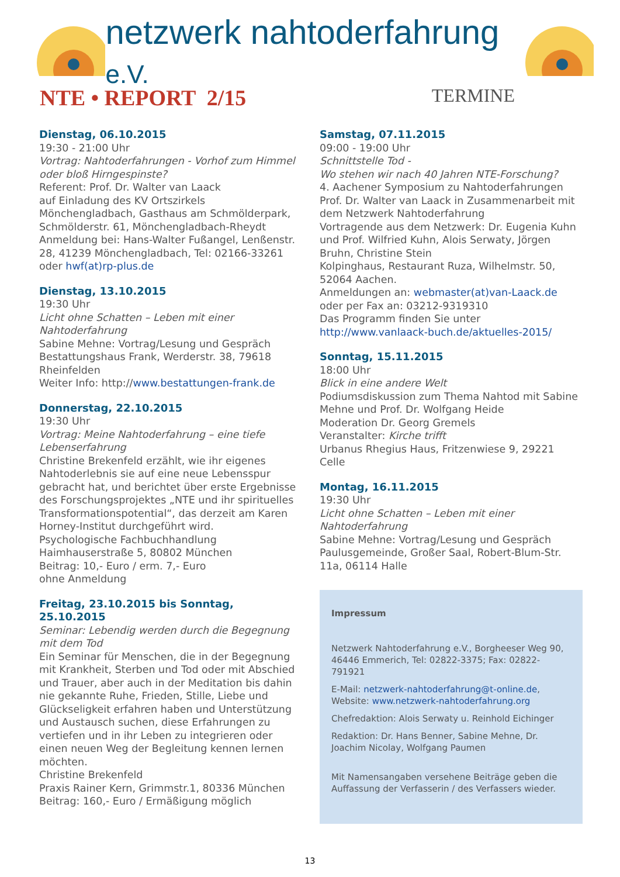netzwerk nahtoderfahrung e.V.
NTE • REPORT 2/15
TERMINE
Dienstag, 06.10.2015
19:30 - 21:00 Uhr
Vortrag: Nahtoderfahrungen - Vorhof zum Himmel oder bloß Hirngespinste?
Referent: Prof. Dr. Walter van Laack
auf Einladung des KV Ortszirkels Mönchengladbach, Gasthaus am Schmölderpark, Schmölderstr. 61, Mönchengladbach-Rheydt
Anmeldung bei: Hans-Walter Fußangel, Lenßenstr. 28, 41239 Mönchengladbach, Tel: 02166-33261 oder hwf(at)rp-plus.de
Dienstag, 13.10.2015
19:30 Uhr
Licht ohne Schatten – Leben mit einer Nahtoderfahrung
Sabine Mehne: Vortrag/Lesung und Gespräch
Bestattungshaus Frank, Werderstr. 38, 79618 Rheinfelden
Weiter Info: http://www.bestattungen-frank.de
Donnerstag, 22.10.2015
19:30 Uhr
Vortrag: Meine Nahtoderfahrung – eine tiefe Lebenserfahrung
Christine Brekenfeld erzählt, wie ihr eigenes Nahtoderlebnis sie auf eine neue Lebensspur gebracht hat, und berichtet über erste Ergebnisse des Forschungsprojektes „NTE und ihr spirituelles Transformationspotential“, das derzeit am Karen Horney-Institut durchgeführt wird.
Psychologische Fachbuchhandlung
Haimhauserstraße 5, 80802 München
Beitrag: 10,- Euro / erm. 7,- Euro
ohne Anmeldung
Freitag, 23.10.2015 bis Sonntag, 25.10.2015
Seminar: Lebendig werden durch die Begegnung mit dem Tod
Ein Seminar für Menschen, die in der Begegnung mit Krankheit, Sterben und Tod oder mit Abschied und Trauer, aber auch in der Meditation bis dahin nie gekannte Ruhe, Frieden, Stille, Liebe und Glückseligkeit erfahren haben und Unterstützung und Austausch suchen, diese Erfahrungen zu vertiefen und in ihr Leben zu integrieren oder einen neuen Weg der Begleitung kennen lernen möchten.
Christine Brekenfeld
Praxis Rainer Kern, Grimmstr.1, 80336 München
Beitrag: 160,- Euro / Ermäßigung möglich
Samstag, 07.11.2015
09:00 - 19:00 Uhr
Schnittstelle Tod -
Wo stehen wir nach 40 Jahren NTE-Forschung?
4. Aachener Symposium zu Nahtoderfahrungen
Prof. Dr. Walter van Laack in Zusammenarbeit mit dem Netzwerk Nahtoderfahrung
Vortragende aus dem Netzwerk: Dr. Eugenia Kuhn und Prof. Wilfried Kuhn, Alois Serwaty, Jörgen Bruhn, Christine Stein
Kolpinghaus, Restaurant Ruza, Wilhelmstr. 50, 52064 Aachen.
Anmeldungen an: webmaster(at)van-Laack.de
oder per Fax an: 03212-9319310
Das Programm finden Sie unter
http://www.vanlaack-buch.de/aktuelles-2015/
Sonntag, 15.11.2015
18:00 Uhr
Blick in eine andere Welt
Podiumsdiskussion zum Thema Nahtod mit Sabine Mehne und Prof. Dr. Wolfgang Heide
Moderation Dr. Georg Gremels
Veranstalter: Kirche trifft
Urbanus Rhegius Haus, Fritzenwiese 9, 29221 Celle
Montag, 16.11.2015
19:30 Uhr
Licht ohne Schatten – Leben mit einer Nahtoderfahrung
Sabine Mehne: Vortrag/Lesung und Gespräch
Paulusgemeinde, Großer Saal, Robert-Blum-Str. 11a, 06114 Halle
Impressum
Netzwerk Nahtoderfahrung e.V., Borgheeser Weg 90, 46446 Emmerich, Tel: 02822-3375; Fax: 02822-791921
E-Mail: netzwerk-nahtoderfahrung@t-online.de, Website: www.netzwerk-nahtoderfahrung.org
Chefredaktion: Alois Serwaty u. Reinhold Eichinger
Redaktion: Dr. Hans Benner, Sabine Mehne, Dr. Joachim Nicolay, Wolfgang Paumen
Mit Namensangaben versehene Beiträge geben die Auffassung der Verfasserin / des Verfassers wieder.
13